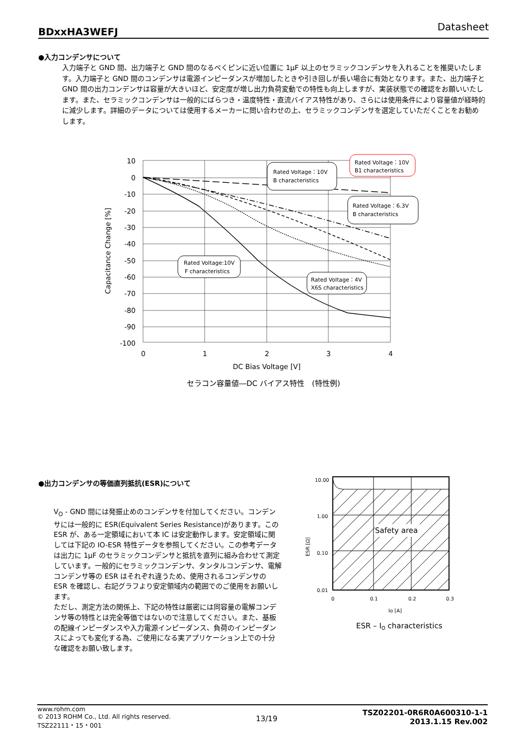BDxxHA3WEFJ Datasheet
●入力コンデンサについて
入力端子と GND 間、出力端子と GND 間のなるべくピンに近い位置に 1μF 以上のセラミックコンデンサを入れることを推奨いたします。入力端子と GND 間のコンデンサは電源インピーダンスが増加したときや引き回しが長い場合に有効となります。また、出力端子と GND 間の出力コンデンサは容量が大きいほど、安定度が増し出力負荷変動での特性も向上しますが、実装状態での確認をお願いいたします。また、セラミックコンデンサは一般的にばらつき・温度特性・直流バイアス特性があり、さらには使用条件により容量値が経時的に減少します。詳細のデータについては使用するメーカーに問い合わせの上、セラミックコンデンサを選定していただくことをお勧めします。
10
0
-10
-20
-30
-40
-50
-60
-70
-80
-90
-100
0
1
2
3
4
DC Bias Voltage [V]
Capacitance Change [%]
Rated Voltage：10V
B characteristics
Rated Voltage：10V
B1 characteristics
Rated Voltage：6.3V
B characteristics
Rated Voltage:10V
F characteristics
Rated Voltage：4V
X6S characteristics
セラコン容量値―DC バイアス特性　(特性例)
●出力コンデンサの等価直列抵抗(ESR)について
V<sub>O</sub> - GND 間には発振止めのコンデンサを付加してください。コンデンサには一般的に ESR(Equivalent Series Resistance)があります。この ESR が、ある一定領域において本 IC は安定動作します。安定領域に関しては下記の IO-ESR 特性データを参照してください。この参考データは出力に 1μF のセラミックコンデンサと抵抗を直列に組み合わせて測定しています。一般的にセラミックコンデンサ、タンタルコンデンサ、電解コンデンサ等の ESR はそれぞれ違うため、使用されるコンデンサの ESR を確認し、右記グラフより安定領域内の範囲でのご使用をお願いします。
ただし、測定方法の関係上、下記の特性は厳密には同容量の電解コンデンサ等の特性とは完全等価ではないので注意してください。また、基板の配線インピーダンスや入力電源インピーダンス、負荷のインピーダンスによっても変化する為、ご使用になる実アプリケーション上での十分な確認をお願い致します。
Safety area
10.00
1.00
0.10
0.01
0
0.1
0.2
0.3
Io [A]
ESR [Ω]
ESR – IO characteristics
www.rohm.com
© 2013 ROHM Co., Ltd. All rights reserved.
TSZ22111・15・001
13/19
TSZ02201-0R6R0A600310-1-1
2013.1.15 Rev.002